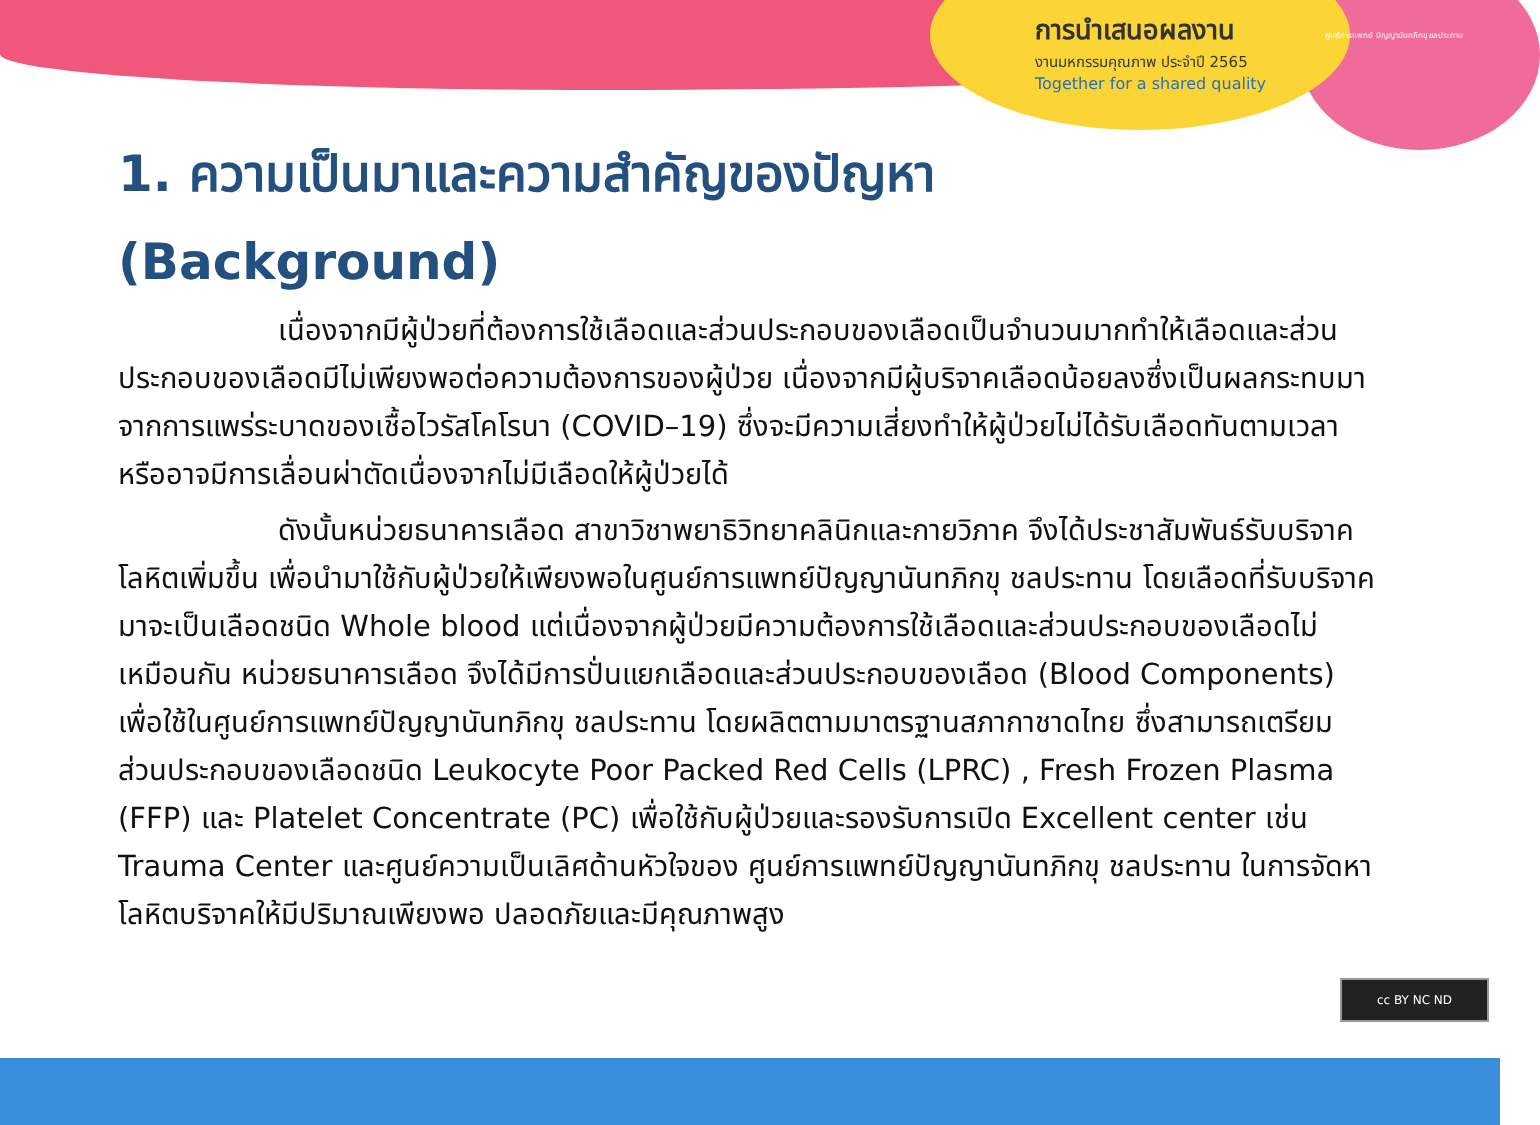การนำเสนอผลงาน
งานมหกรรมคุณภาพ ประจำปี 2565
Together for a shared quality
ศูนย์การแพทย์ ปัญญานันทภิกขุ ชลประทาน
1. ความเป็นมาและความสำคัญของปัญหา
(Background)
เนื่องจากมีผู้ป่วยที่ต้องการใช้เลือดและส่วนประกอบของเลือดเป็นจำนวนมากทำให้เลือดและส่วนประกอบของเลือดมีไม่เพียงพอต่อความต้องการของผู้ป่วย เนื่องจากมีผู้บริจาคเลือดน้อยลงซึ่งเป็นผลกระทบมาจากการแพร่ระบาดของเชื้อไวรัสโคโรนา (COVID–19) ซึ่งจะมีความเสี่ยงทำให้ผู้ป่วยไม่ได้รับเลือดทันตามเวลา หรืออาจมีการเลื่อนผ่าตัดเนื่องจากไม่มีเลือดให้ผู้ป่วยได้
ดังนั้นหน่วยธนาคารเลือด สาขาวิชาพยาธิวิทยาคลินิกและกายวิภาค จึงได้ประชาสัมพันธ์รับบริจาคโลหิตเพิ่มขึ้น เพื่อนำมาใช้กับผู้ป่วยให้เพียงพอในศูนย์การแพทย์ปัญญานันทภิกขุ ชลประทาน โดยเลือดที่รับบริจาคมาจะเป็นเลือดชนิด Whole blood แต่เนื่องจากผู้ป่วยมีความต้องการใช้เลือดและส่วนประกอบของเลือดไม่เหมือนกัน หน่วยธนาคารเลือด จึงได้มีการปั่นแยกเลือดและส่วนประกอบของเลือด (Blood Components) เพื่อใช้ในศูนย์การแพทย์ปัญญานันทภิกขุ ชลประทาน โดยผลิตตามมาตรฐานสภากาชาดไทย ซึ่งสามารถเตรียมส่วนประกอบของเลือดชนิด Leukocyte Poor Packed Red Cells (LPRC) , Fresh Frozen Plasma (FFP) และ Platelet Concentrate (PC) เพื่อใช้กับผู้ป่วยและรองรับการเปิด Excellent center เช่น Trauma Center และศูนย์ความเป็นเลิศด้านหัวใจของ ศูนย์การแพทย์ปัญญานันทภิกขุ ชลประทาน ในการจัดหาโลหิตบริจาคให้มีปริมาณเพียงพอ ปลอดภัยและมีคุณภาพสูง
cc BY NC ND